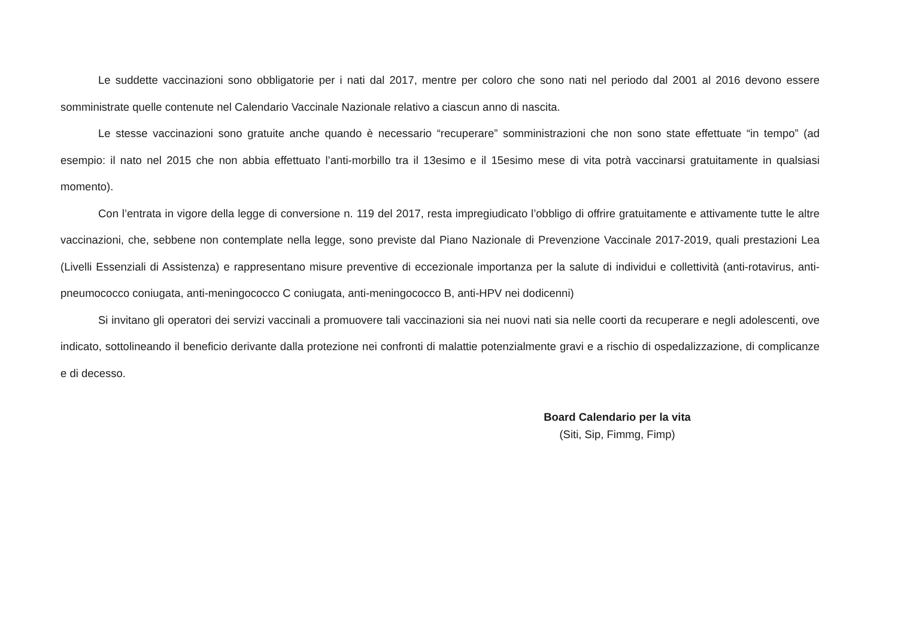Le suddette vaccinazioni sono obbligatorie per i nati dal 2017, mentre per coloro che sono nati nel periodo dal 2001 al 2016 devono essere somministrate quelle contenute nel Calendario Vaccinale Nazionale relativo a ciascun anno di nascita.
Le stesse vaccinazioni sono gratuite anche quando è necessario “recuperare” somministrazioni che non sono state effettuate “in tempo” (ad esempio: il nato nel 2015 che non abbia effettuato l’anti-morbillo tra il 13esimo e il 15esimo mese di vita potrà vaccinarsi gratuitamente in qualsiasi momento).
Con l’entrata in vigore della legge di conversione n. 119 del 2017, resta impregiudicato l’obbligo di offrire gratuitamente e attivamente tutte le altre vaccinazioni, che, sebbene non contemplate nella legge, sono previste dal Piano Nazionale di Prevenzione Vaccinale 2017-2019, quali prestazioni Lea (Livelli Essenziali di Assistenza) e rappresentano misure preventive di eccezionale importanza per la salute di individui e collettività (anti-rotavirus, anti-pneumococco coniugata, anti-meningococco C coniugata, anti-meningococco B, anti-HPV nei dodicenni)
Si invitano gli operatori dei servizi vaccinali a promuovere tali vaccinazioni sia nei nuovi nati sia nelle coorti da recuperare e negli adolescenti, ove indicato, sottolineando il beneficio derivante dalla protezione nei confronti di malattie potenzialmente gravi e a rischio di ospedalizzazione, di complicanze e di decesso.
Board Calendario per la vita
(Siti, Sip, Fimmg, Fimp)